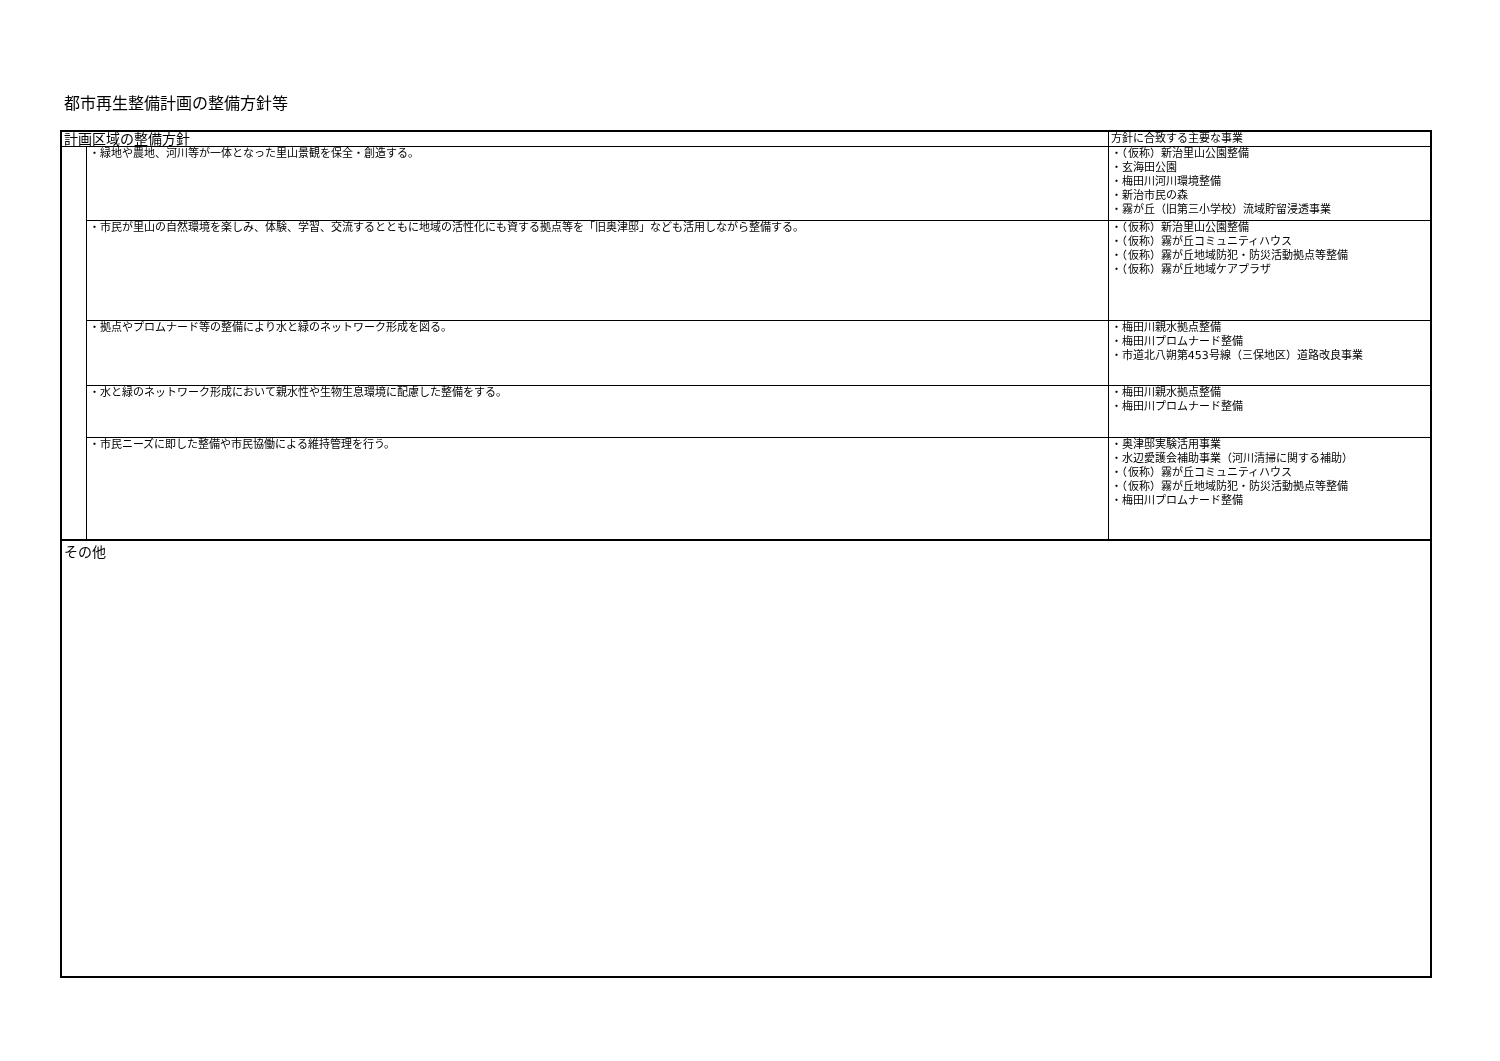都市再生整備計画の整備方針等
| 計画区域の整備方針 | | 方針に合致する主要な事業 |
| | ・緑地や農地、河川等が一体となった里山景観を保全・創造する。 | ・（仮称）新治里山公園整備 ・玄海田公園 ・梅田川河川環境整備 ・新治市民の森 ・霧が丘（旧第三小学校）流域貯留浸透事業 |
| | ・市民が里山の自然環境を楽しみ、体験、学習、交流するとともに地域の活性化にも資する拠点等を「旧奥津邸」なども活用しながら整備する。 | ・（仮称）新治里山公園整備 ・（仮称）霧が丘コミュニティハウス ・（仮称）霧が丘地域防犯・防災活動拠点等整備 ・（仮称）霧が丘地域ケアプラザ |
| | ・拠点やプロムナード等の整備により水と緑のネットワーク形成を図る。 | ・梅田川親水拠点整備 ・梅田川プロムナード整備 ・市道北八朔第453号線（三保地区）道路改良事業 |
| | ・水と緑のネットワーク形成において親水性や生物生息環境に配慮した整備をする。 | ・梅田川親水拠点整備 ・梅田川プロムナード整備 |
| | ・市民ニーズに即した整備や市民協働による維持管理を行う。 | ・奥津邸実験活用事業 ・水辺愛護会補助事業（河川清掃に関する補助） ・（仮称）霧が丘コミュニティハウス ・（仮称）霧が丘地域防犯・防災活動拠点等整備 ・梅田川プロムナード整備 |
その他